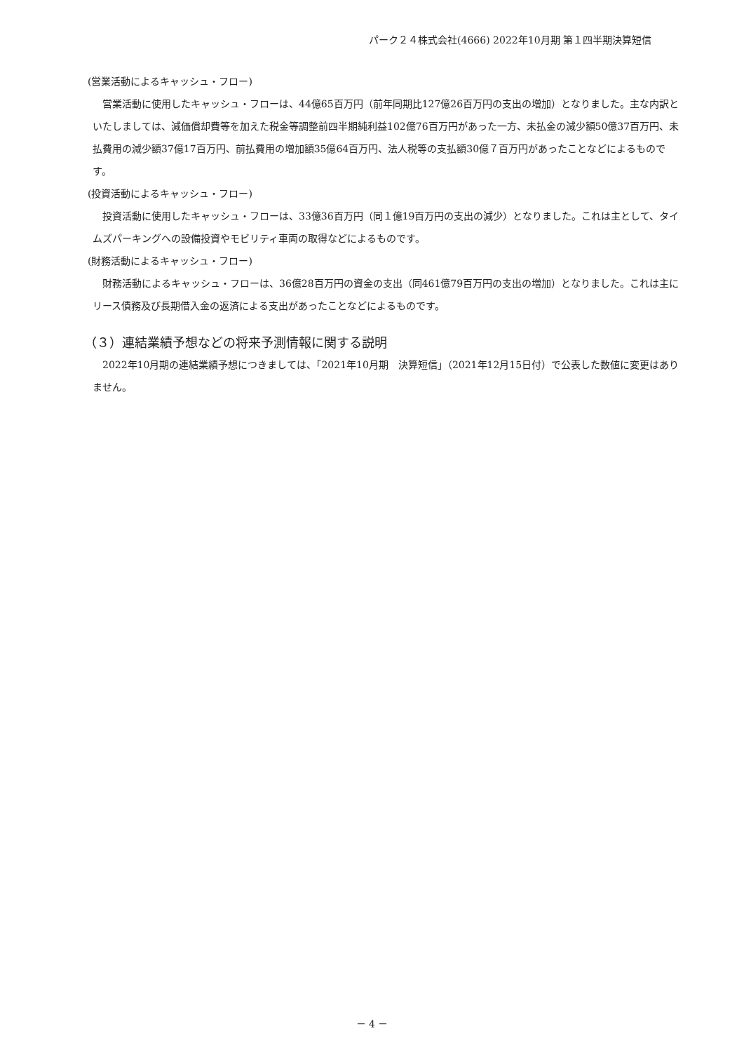パーク２４株式会社(4666) 2022年10月期 第１四半期決算短信
(営業活動によるキャッシュ・フロー)
営業活動に使用したキャッシュ・フローは、44億65百万円（前年同期比127億26百万円の支出の増加）となりました。主な内訳といたしましては、減価償却費等を加えた税金等調整前四半期純利益102億76百万円があった一方、未払金の減少額50億37百万円、未払費用の減少額37億17百万円、前払費用の増加額35億64百万円、法人税等の支払額30億７百万円があったことなどによるものです。
(投資活動によるキャッシュ・フロー)
投資活動に使用したキャッシュ・フローは、33億36百万円（同１億19百万円の支出の減少）となりました。これは主として、タイムズパーキングへの設備投資やモビリティ車両の取得などによるものです。
(財務活動によるキャッシュ・フロー)
財務活動によるキャッシュ・フローは、36億28百万円の資金の支出（同461億79百万円の支出の増加）となりました。これは主にリース債務及び長期借入金の返済による支出があったことなどによるものです。
（３）連結業績予想などの将来予測情報に関する説明
2022年10月期の連結業績予想につきましては、「2021年10月期　決算短信」（2021年12月15日付）で公表した数値に変更はありません。
－ 4 －